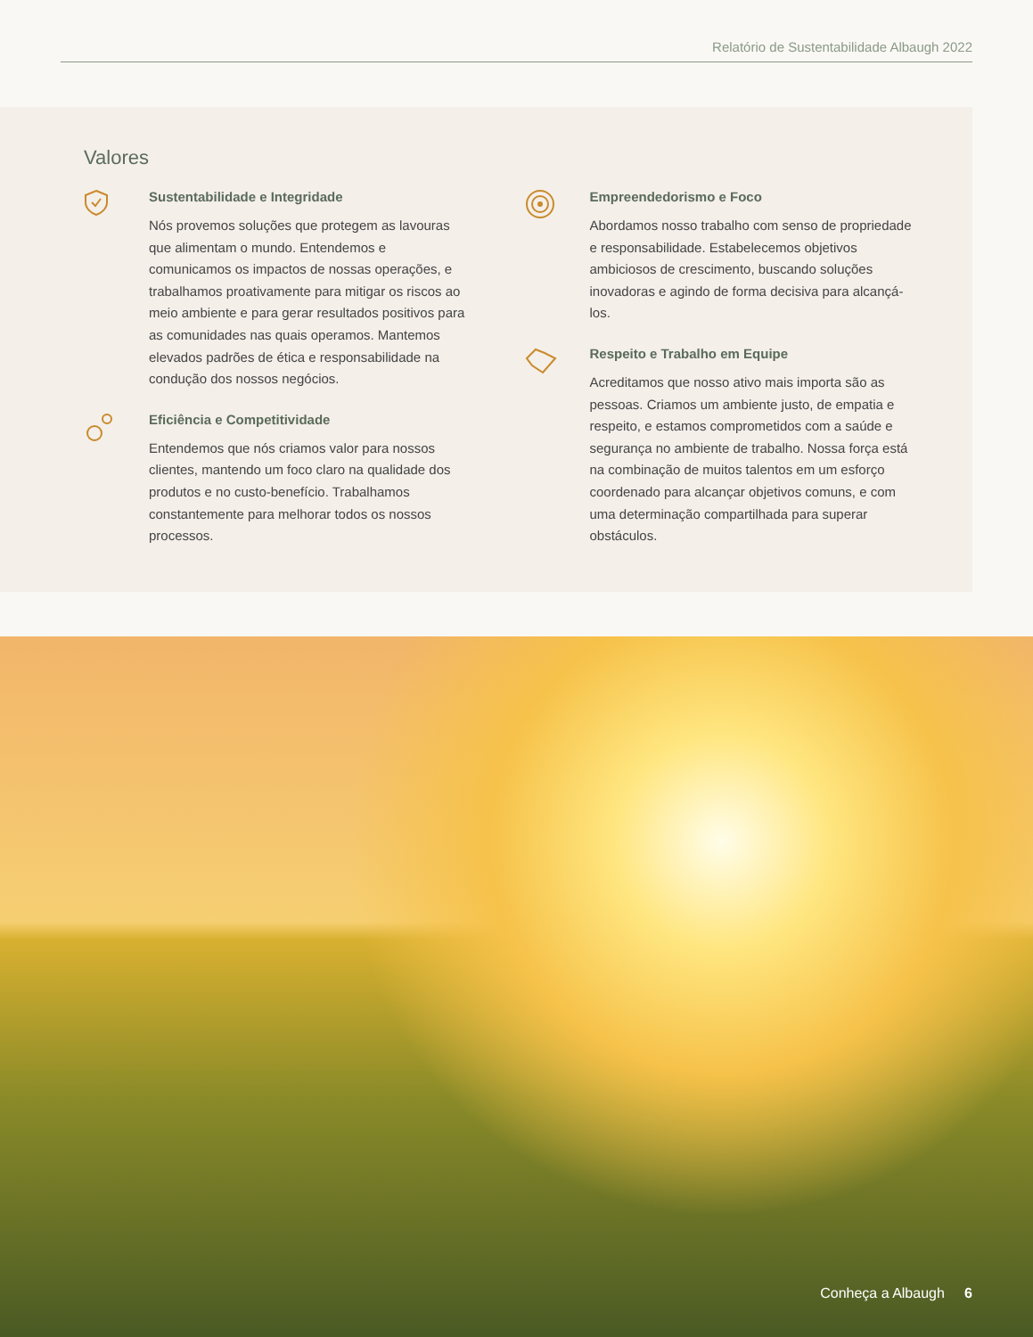Relatório de Sustentabilidade Albaugh 2022
Valores
Sustentabilidade e Integridade
Nós provemos soluções que protegem as lavouras que alimentam o mundo. Entendemos e comunicamos os impactos de nossas operações, e trabalhamos proativamente para mitigar os riscos ao meio ambiente e para gerar resultados positivos para as comunidades nas quais operamos. Mantemos elevados padrões de ética e responsabilidade na condução dos nossos negócios.
Eficiência e Competitividade
Entendemos que nós criamos valor para nossos clientes, mantendo um foco claro na qualidade dos produtos e no custo-benefício. Trabalhamos constantemente para melhorar todos os nossos processos.
Empreendedorismo e Foco
Abordamos nosso trabalho com senso de propriedade e responsabilidade. Estabelecemos objetivos ambiciosos de crescimento, buscando soluções inovadoras e agindo de forma decisiva para alcançá-los.
Respeito e Trabalho em Equipe
Acreditamos que nosso ativo mais importa são as pessoas. Criamos um ambiente justo, de empatia e respeito, e estamos comprometidos com a saúde e segurança no ambiente de trabalho. Nossa força está na combinação de muitos talentos em um esforço coordenado para alcançar objetivos comuns, e com uma determinação compartilhada para superar obstáculos.
Conheça a Albaugh 6